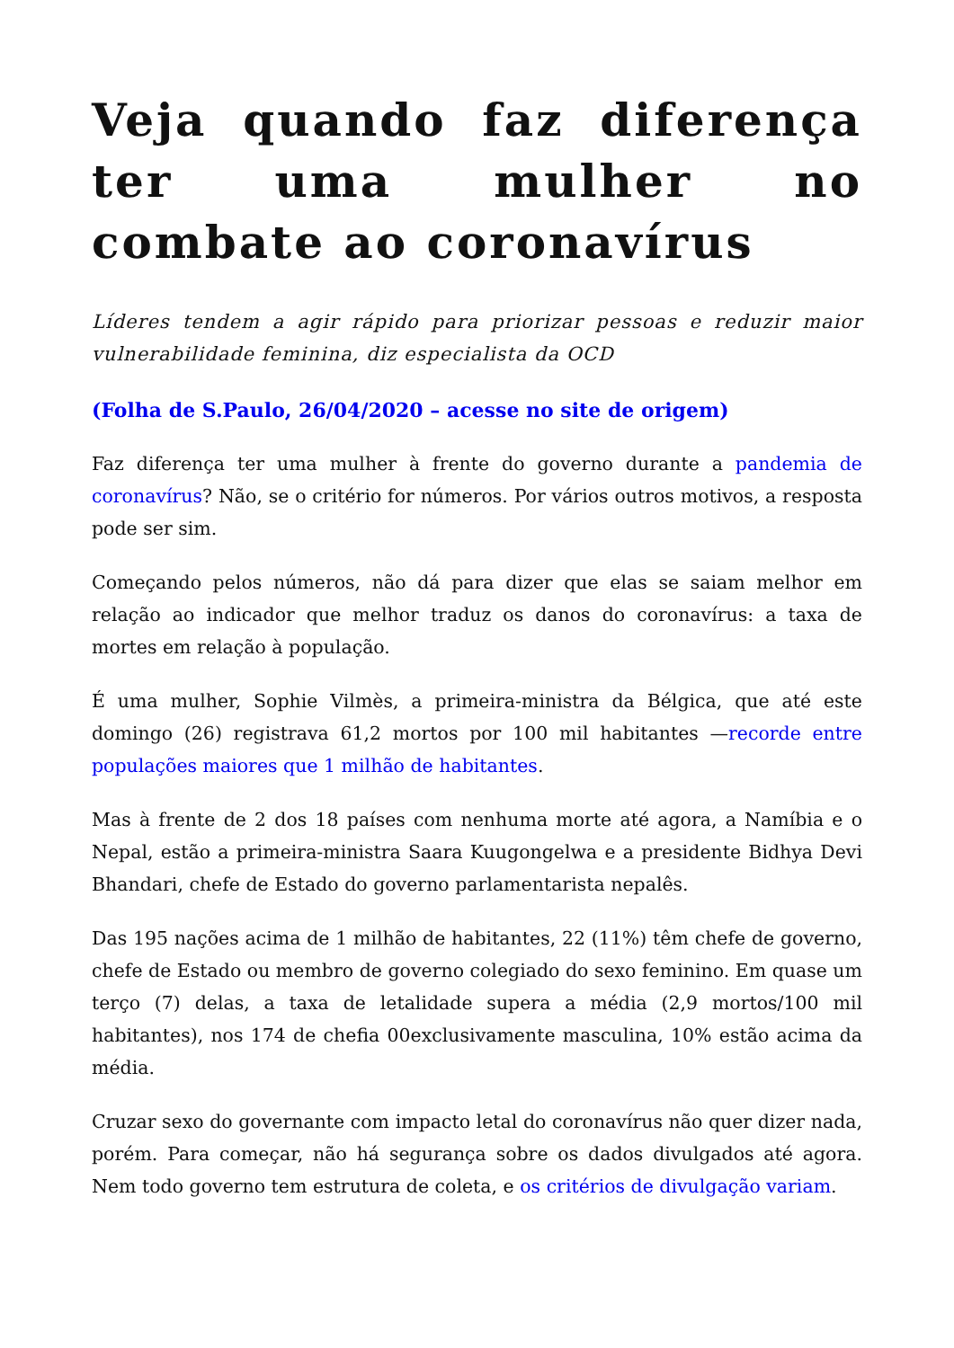Veja quando faz diferença ter uma mulher no combate ao coronavírus
Líderes tendem a agir rápido para priorizar pessoas e reduzir maior vulnerabilidade feminina, diz especialista da OCD
(Folha de S.Paulo, 26/04/2020 – acesse no site de origem)
Faz diferença ter uma mulher à frente do governo durante a pandemia de coronavírus? Não, se o critério for números. Por vários outros motivos, a resposta pode ser sim.
Começando pelos números, não dá para dizer que elas se saiam melhor em relação ao indicador que melhor traduz os danos do coronavírus: a taxa de mortes em relação à população.
É uma mulher, Sophie Vilmès, a primeira-ministra da Bélgica, que até este domingo (26) registrava 61,2 mortos por 100 mil habitantes —recorde entre populações maiores que 1 milhão de habitantes.
Mas à frente de 2 dos 18 países com nenhuma morte até agora, a Namíbia e o Nepal, estão a primeira-ministra Saara Kuugongelwa e a presidente Bidhya Devi Bhandari, chefe de Estado do governo parlamentarista nepalês.
Das 195 nações acima de 1 milhão de habitantes, 22 (11%) têm chefe de governo, chefe de Estado ou membro de governo colegiado do sexo feminino. Em quase um terço (7) delas, a taxa de letalidade supera a média (2,9 mortos/100 mil habitantes), nos 174 de chefia 00exclusivamente masculina, 10% estão acima da média.
Cruzar sexo do governante com impacto letal do coronavírus não quer dizer nada, porém. Para começar, não há segurança sobre os dados divulgados até agora. Nem todo governo tem estrutura de coleta, e os critérios de divulgação variam.